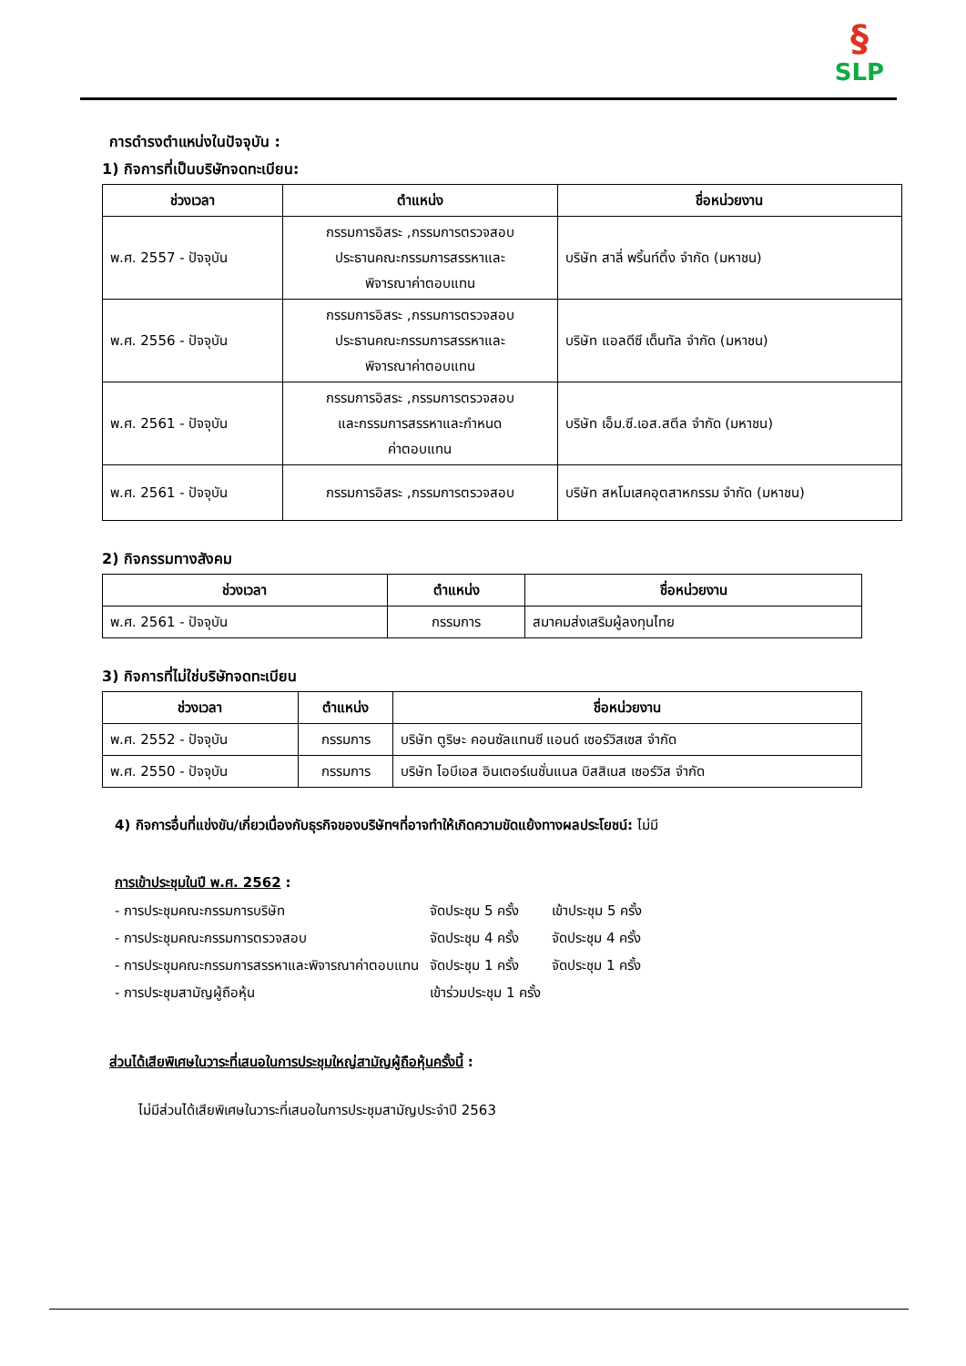§
SLP
การดำรงตำแหน่งในปัจจุบัน :
1) กิจการที่เป็นบริษัทจดทะเบียน:
| ช่วงเวลา | ตำแหน่ง | ชื่อหน่วยงาน |
| --- | --- | --- |
| พ.ศ. 2557 - ปัจจุบัน | กรรมการอิสระ ,กรรมการตรวจสอบ ประธานคณะกรรมการสรรหาและ พิจารณาค่าตอบแทน | บริษัท สาลี่ พริ้นท์ติ้ง จำกัด (มหาชน) |
| พ.ศ. 2556 - ปัจจุบัน | กรรมการอิสระ ,กรรมการตรวจสอบ ประธานคณะกรรมการสรรหาและ พิจารณาค่าตอบแทน | บริษัท แอลดีซี เด็นทัล จำกัด (มหาชน) |
| พ.ศ. 2561 - ปัจจุบัน | กรรมการอิสระ ,กรรมการตรวจสอบ และกรรมการสรรหาและกำหนด ค่าตอบแทน | บริษัท เอ็ม.ซี.เอส.สตีล จำกัด (มหาชน) |
| พ.ศ. 2561 - ปัจจุบัน | กรรมการอิสระ ,กรรมการตรวจสอบ | บริษัท สหโมเสคอุตสาหกรรม จำกัด (มหาชน) |
2) กิจกรรมทางสังคม
| ช่วงเวลา | ตำแหน่ง | ชื่อหน่วยงาน |
| --- | --- | --- |
| พ.ศ. 2561 - ปัจจุบัน | กรรมการ | สมาคมส่งเสริมผู้ลงทุนไทย |
3) กิจการที่ไม่ใช่บริษัทจดทะเบียน
| ช่วงเวลา | ตำแหน่ง | ชื่อหน่วยงาน |
| --- | --- | --- |
| พ.ศ. 2552 - ปัจจุบัน | กรรมการ | บริษัท ตูริษะ คอนซัลแทนซี แอนด์ เซอร์วิสเซส จำกัด |
| พ.ศ. 2550 - ปัจจุบัน | กรรมการ | บริษัท ไอบีเอส อินเตอร์เนชั่นแนล บิสสิเนส เซอร์วิส จำกัด |
4) กิจการอื่นที่แข่งขัน/เกี่ยวเนื่องกับธุรกิจของบริษัทฯที่อาจทำให้เกิดความขัดแย้งทางผลประโยชน์: ไม่มี
การเข้าประชุมในปี พ.ศ. 2562 :
| - การประชุมคณะกรรมการบริษัท | จัดประชุม 5 ครั้ง | เข้าประชุม 5 ครั้ง |
| - การประชุมคณะกรรมการตรวจสอบ | จัดประชุม 4 ครั้ง | จัดประชุม 4 ครั้ง |
| - การประชุมคณะกรรมการสรรหาและพิจารณาค่าตอบแทน | จัดประชุม 1 ครั้ง | จัดประชุม 1 ครั้ง |
| - การประชุมสามัญผู้ถือหุ้น | เข้าร่วมประชุม 1 ครั้ง | |
ส่วนได้เสียพิเศษในวาระที่เสนอในการประชุมใหญ่สามัญผู้ถือหุ้นครั้งนี้ :
ไม่มีส่วนได้เสียพิเศษในวาระที่เสนอในการประชุมสามัญประจำปี 2563